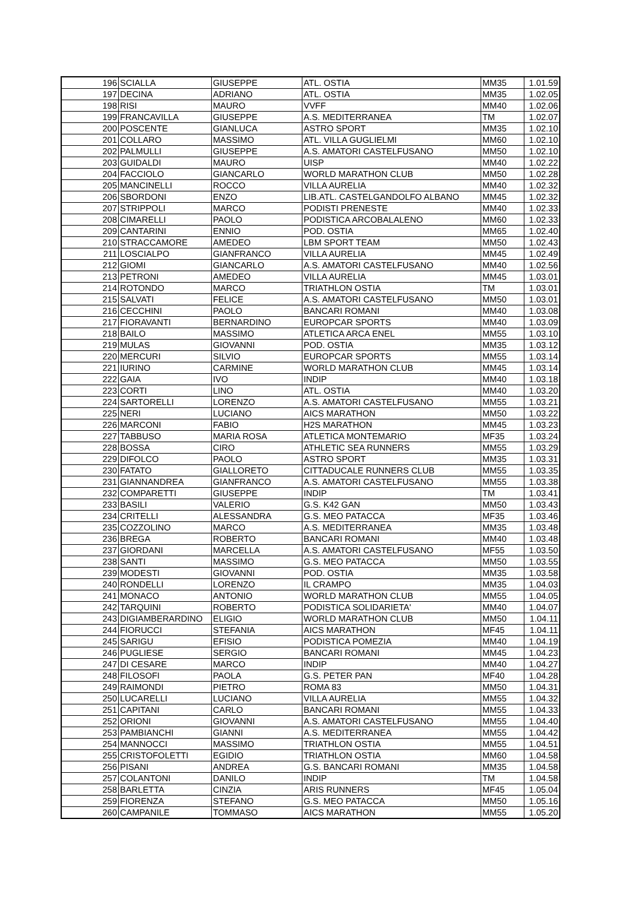| 196 | SCIALLA | GIUSEPPE | ATL. OSTIA | MM35 | 1.01.59 |
| 197 | DECINA | ADRIANO | ATL. OSTIA | MM35 | 1.02.05 |
| 198 | RISI | MAURO | VVFF | MM40 | 1.02.06 |
| 199 | FRANCAVILLA | GIUSEPPE | A.S. MEDITERRANEA | TM | 1.02.07 |
| 200 | POSCENTE | GIANLUCA | ASTRO SPORT | MM35 | 1.02.10 |
| 201 | COLLARO | MASSIMO | ATL. VILLA GUGLIELMI | MM60 | 1.02.10 |
| 202 | PALMULLI | GIUSEPPE | A.S. AMATORI CASTELFUSANO | MM50 | 1.02.10 |
| 203 | GUIDALDI | MAURO | UISP | MM40 | 1.02.22 |
| 204 | FACCIOLO | GIANCARLO | WORLD MARATHON CLUB | MM50 | 1.02.28 |
| 205 | MANCINELLI | ROCCO | VILLA AURELIA | MM40 | 1.02.32 |
| 206 | SBORDONI | ENZO | LIB.ATL. CASTELGANDOLFO ALBANO | MM45 | 1.02.32 |
| 207 | STRIPPOLI | MARCO | PODISTI PRENESTE | MM40 | 1.02.33 |
| 208 | CIMARELLI | PAOLO | PODISTICA ARCOBALALENO | MM60 | 1.02.33 |
| 209 | CANTARINI | ENNIO | POD. OSTIA | MM65 | 1.02.40 |
| 210 | STRACCAMORE | AMEDEO | LBM SPORT TEAM | MM50 | 1.02.43 |
| 211 | LOSCIALPO | GIANFRANCO | VILLA AURELIA | MM45 | 1.02.49 |
| 212 | GIOMI | GIANCARLO | A.S. AMATORI CASTELFUSANO | MM40 | 1.02.56 |
| 213 | PETRONI | AMEDEO | VILLA AURELIA | MM45 | 1.03.01 |
| 214 | ROTONDO | MARCO | TRIATHLON OSTIA | TM | 1.03.01 |
| 215 | SALVATI | FELICE | A.S. AMATORI CASTELFUSANO | MM50 | 1.03.01 |
| 216 | CECCHINI | PAOLO | BANCARI ROMANI | MM40 | 1.03.08 |
| 217 | FIORAVANTI | BERNARDINO | EUROPCAR SPORTS | MM40 | 1.03.09 |
| 218 | BAILO | MASSIMO | ATLETICA ARCA ENEL | MM55 | 1.03.10 |
| 219 | MULAS | GIOVANNI | POD. OSTIA | MM35 | 1.03.12 |
| 220 | MERCURI | SILVIO | EUROPCAR SPORTS | MM55 | 1.03.14 |
| 221 | IURINO | CARMINE | WORLD MARATHON CLUB | MM45 | 1.03.14 |
| 222 | GAIA | IVO | INDIP | MM40 | 1.03.18 |
| 223 | CORTI | LINO | ATL. OSTIA | MM40 | 1.03.20 |
| 224 | SARTORELLI | LORENZO | A.S. AMATORI CASTELFUSANO | MM55 | 1.03.21 |
| 225 | NERI | LUCIANO | AICS MARATHON | MM50 | 1.03.22 |
| 226 | MARCONI | FABIO | H2S MARATHON | MM45 | 1.03.23 |
| 227 | TABBUSO | MARIA ROSA | ATLETICA MONTEMARIO | MF35 | 1.03.24 |
| 228 | BOSSA | CIRO | ATHLETIC SEA RUNNERS | MM55 | 1.03.29 |
| 229 | DIFOLCO | PAOLO | ASTRO SPORT | MM35 | 1.03.31 |
| 230 | FATATO | GIALLORETO | CITTADUCALE RUNNERS CLUB | MM55 | 1.03.35 |
| 231 | GIANNANDREA | GIANFRANCO | A.S. AMATORI CASTELFUSANO | MM55 | 1.03.38 |
| 232 | COMPARETTI | GIUSEPPE | INDIP | TM | 1.03.41 |
| 233 | BASILI | VALERIO | G.S. K42 GAN | MM50 | 1.03.43 |
| 234 | CRITELLI | ALESSANDRA | G.S. MEO PATACCA | MF35 | 1.03.46 |
| 235 | COZZOLINO | MARCO | A.S. MEDITERRANEA | MM35 | 1.03.48 |
| 236 | BREGA | ROBERTO | BANCARI ROMANI | MM40 | 1.03.48 |
| 237 | GIORDANI | MARCELLA | A.S. AMATORI CASTELFUSANO | MF55 | 1.03.50 |
| 238 | SANTI | MASSIMO | G.S. MEO PATACCA | MM50 | 1.03.55 |
| 239 | MODESTI | GIOVANNI | POD. OSTIA | MM35 | 1.03.58 |
| 240 | RONDELLI | LORENZO | IL CRAMPO | MM35 | 1.04.03 |
| 241 | MONACO | ANTONIO | WORLD MARATHON CLUB | MM55 | 1.04.05 |
| 242 | TARQUINI | ROBERTO | PODISTICA SOLIDARIETA' | MM40 | 1.04.07 |
| 243 | DIGIAMBERARDINO | ELIGIO | WORLD MARATHON CLUB | MM50 | 1.04.11 |
| 244 | FIORUCCI | STEFANIA | AICS MARATHON | MF45 | 1.04.11 |
| 245 | SARIGU | EFISIO | PODISTICA POMEZIA | MM40 | 1.04.19 |
| 246 | PUGLIESE | SERGIO | BANCARI ROMANI | MM45 | 1.04.23 |
| 247 | DI CESARE | MARCO | INDIP | MM40 | 1.04.27 |
| 248 | FILOSOFI | PAOLA | G.S. PETER PAN | MF40 | 1.04.28 |
| 249 | RAIMONDI | PIETRO | ROMA 83 | MM50 | 1.04.31 |
| 250 | LUCARELLI | LUCIANO | VILLA AURELIA | MM55 | 1.04.32 |
| 251 | CAPITANI | CARLO | BANCARI ROMANI | MM55 | 1.04.33 |
| 252 | ORIONI | GIOVANNI | A.S. AMATORI CASTELFUSANO | MM55 | 1.04.40 |
| 253 | PAMBIANCHI | GIANNI | A.S. MEDITERRANEA | MM55 | 1.04.42 |
| 254 | MANNOCCI | MASSIMO | TRIATHLON OSTIA | MM55 | 1.04.51 |
| 255 | CRISTOFOLETTI | EGIDIO | TRIATHLON OSTIA | MM60 | 1.04.58 |
| 256 | PISANI | ANDREA | G.S. BANCARI ROMANI | MM35 | 1.04.58 |
| 257 | COLANTONI | DANILO | INDIP | TM | 1.04.58 |
| 258 | BARLETTA | CINZIA | ARIS RUNNERS | MF45 | 1.05.04 |
| 259 | FIORENZA | STEFANO | G.S. MEO PATACCA | MM50 | 1.05.16 |
| 260 | CAMPANILE | TOMMASO | AICS MARATHON | MM55 | 1.05.20 |